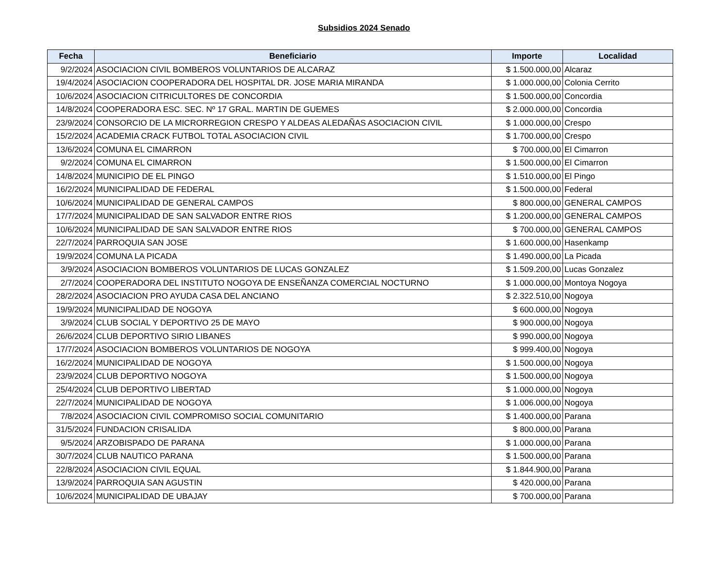Subsidios 2024 Senado
| Fecha | Beneficiario | Importe | Localidad |
| --- | --- | --- | --- |
| 9/2/2024 | ASOCIACION CIVIL BOMBEROS VOLUNTARIOS DE ALCARAZ | $ 1.500.000,00 | Alcaraz |
| 19/4/2024 | ASOCIACION COOPERADORA DEL HOSPITAL DR. JOSE MARIA MIRANDA | $ 1.000.000,00 | Colonia Cerrito |
| 10/6/2024 | ASOCIACION CITRICULTORES DE CONCORDIA | $ 1.500.000,00 | Concordia |
| 14/8/2024 | COOPERADORA ESC. SEC. Nº 17 GRAL. MARTIN DE GUEMES | $ 2.000.000,00 | Concordia |
| 23/9/2024 | CONSORCIO DE LA MICRORREGION CRESPO Y ALDEAS ALEDAÑAS ASOCIACION CIVIL | $ 1.000.000,00 | Crespo |
| 15/2/2024 | ACADEMIA CRACK FUTBOL TOTAL ASOCIACION CIVIL | $ 1.700.000,00 | Crespo |
| 13/6/2024 | COMUNA EL CIMARRON | $ 700.000,00 | El Cimarron |
| 9/2/2024 | COMUNA EL CIMARRON | $ 1.500.000,00 | El Cimarron |
| 14/8/2024 | MUNICIPIO DE EL PINGO | $ 1.510.000,00 | El Pingo |
| 16/2/2024 | MUNICIPALIDAD DE FEDERAL | $ 1.500.000,00 | Federal |
| 10/6/2024 | MUNICIPALIDAD DE GENERAL CAMPOS | $ 800.000,00 | GENERAL CAMPOS |
| 17/7/2024 | MUNICIPALIDAD DE SAN SALVADOR ENTRE RIOS | $ 1.200.000,00 | GENERAL CAMPOS |
| 10/6/2024 | MUNICIPALIDAD DE SAN SALVADOR ENTRE RIOS | $ 700.000,00 | GENERAL CAMPOS |
| 22/7/2024 | PARROQUIA SAN JOSE | $ 1.600.000,00 | Hasenkamp |
| 19/9/2024 | COMUNA LA PICADA | $ 1.490.000,00 | La Picada |
| 3/9/2024 | ASOCIACION BOMBEROS VOLUNTARIOS DE LUCAS GONZALEZ | $ 1.509.200,00 | Lucas Gonzalez |
| 2/7/2024 | COOPERADORA DEL INSTITUTO NOGOYA DE ENSEÑANZA COMERCIAL NOCTURNO | $ 1.000.000,00 | Montoya Nogoya |
| 28/2/2024 | ASOCIACION PRO AYUDA CASA DEL ANCIANO | $ 2.322.510,00 | Nogoya |
| 19/9/2024 | MUNICIPALIDAD DE NOGOYA | $ 600.000,00 | Nogoya |
| 3/9/2024 | CLUB SOCIAL Y DEPORTIVO 25 DE MAYO | $ 900.000,00 | Nogoya |
| 26/6/2024 | CLUB DEPORTIVO SIRIO LIBANES | $ 990.000,00 | Nogoya |
| 17/7/2024 | ASOCIACION BOMBEROS VOLUNTARIOS DE NOGOYA | $ 999.400,00 | Nogoya |
| 16/2/2024 | MUNICIPALIDAD DE NOGOYA | $ 1.500.000,00 | Nogoya |
| 23/9/2024 | CLUB DEPORTIVO NOGOYA | $ 1.500.000,00 | Nogoya |
| 25/4/2024 | CLUB DEPORTIVO LIBERTAD | $ 1.000.000,00 | Nogoya |
| 22/7/2024 | MUNICIPALIDAD DE NOGOYA | $ 1.006.000,00 | Nogoya |
| 7/8/2024 | ASOCIACION CIVIL COMPROMISO SOCIAL COMUNITARIO | $ 1.400.000,00 | Parana |
| 31/5/2024 | FUNDACION CRISALIDA | $ 800.000,00 | Parana |
| 9/5/2024 | ARZOBISPADO DE PARANA | $ 1.000.000,00 | Parana |
| 30/7/2024 | CLUB NAUTICO PARANA | $ 1.500.000,00 | Parana |
| 22/8/2024 | ASOCIACION CIVIL EQUAL | $ 1.844.900,00 | Parana |
| 13/9/2024 | PARROQUIA SAN AGUSTIN | $ 420.000,00 | Parana |
| 10/6/2024 | MUNICIPALIDAD DE UBAJAY | $ 700.000,00 | Parana |